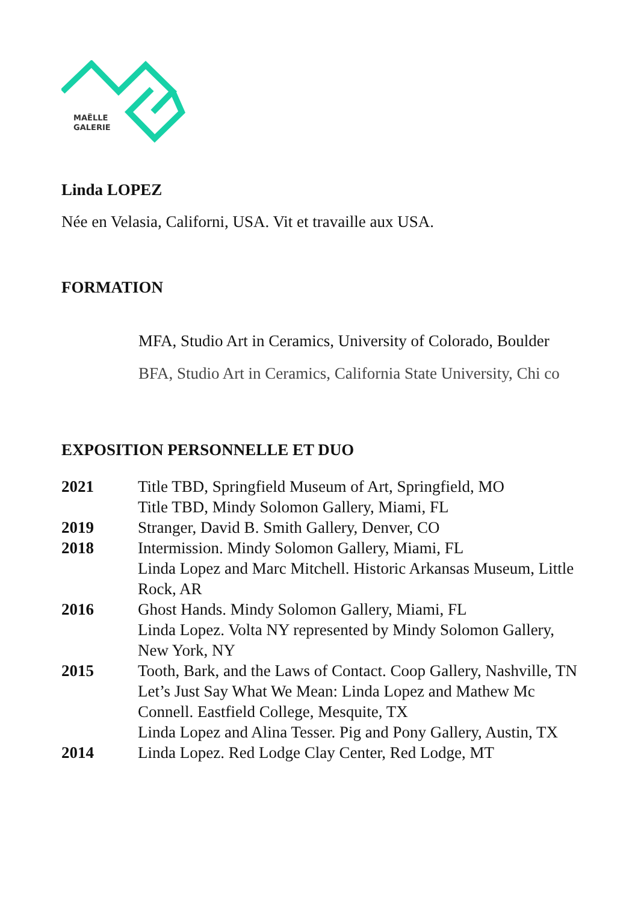MAËLLE
GALERIE
Linda LOPEZ
Née en Velasia, Californi, USA. Vit et travaille aux USA.
FORMATION
MFA, Studio Art in Ceramics, University of Colorado, Boulder
BFA, Studio Art in Ceramics, California State University, Chi co
EXPOSITION PERSONNELLE ET DUO
| 2021 | Title TBD, Springfield Museum of Art, Springfield, MO Title TBD, Mindy Solomon Gallery, Miami, FL |
| 2019 | Stranger, David B. Smith Gallery, Denver, CO |
| 2018 | Intermission. Mindy Solomon Gallery, Miami, FL Linda Lopez and Marc Mitchell. Historic Arkansas Museum, Little Rock, AR |
| 2016 | Ghost Hands. Mindy Solomon Gallery, Miami, FL Linda Lopez. Volta NY represented by Mindy Solomon Gallery, New York, NY |
| 2015 | Tooth, Bark, and the Laws of Contact. Coop Gallery, Nashville, TN Let’s Just Say What We Mean: Linda Lopez and Mathew Mc Connell. Eastfield College, Mesquite, TX Linda Lopez and Alina Tesser. Pig and Pony Gallery, Austin, TX |
| 2014 | Linda Lopez. Red Lodge Clay Center, Red Lodge, MT |